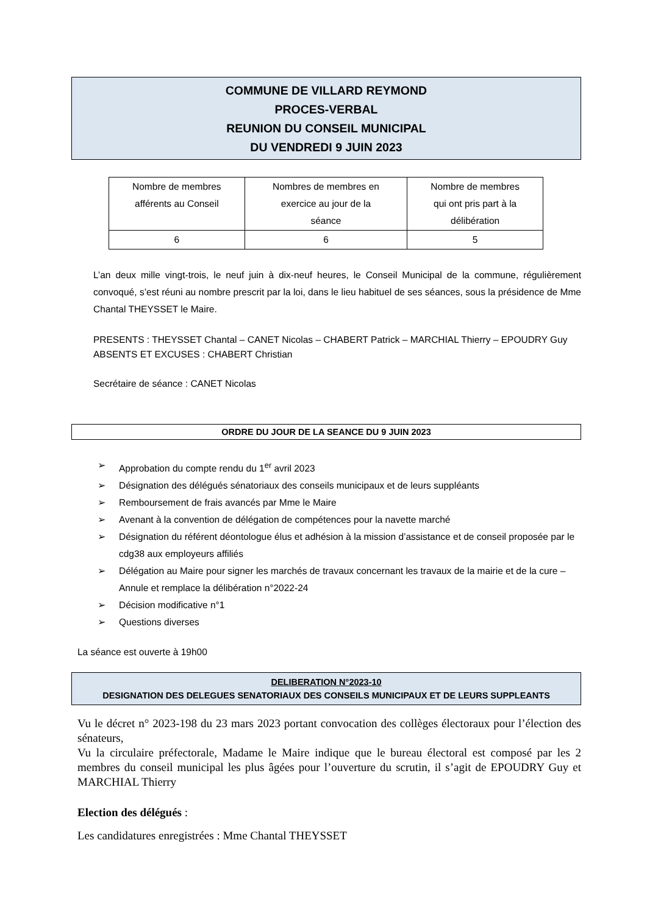COMMUNE DE VILLARD REYMOND
PROCES-VERBAL
REUNION DU CONSEIL MUNICIPAL
DU VENDREDI 9 JUIN 2023
| Nombre de membres afférents au Conseil | Nombres de membres en exercice au jour de la séance | Nombre de membres qui ont pris part à la délibération |
| 6 | 6 | 5 |
L’an deux mille vingt-trois, le neuf juin à dix-neuf heures, le Conseil Municipal de la commune, régulièrement convoqué, s’est réuni au nombre prescrit par la loi, dans le lieu habituel de ses séances, sous la présidence de Mme Chantal THEYSSET le Maire.
PRESENTS : THEYSSET Chantal – CANET Nicolas – CHABERT Patrick – MARCHIAL Thierry – EPOUDRY Guy
ABSENTS ET EXCUSES : CHABERT Christian
Secrétaire de séance : CANET Nicolas
ORDRE DU JOUR DE LA SEANCE DU 9 JUIN 2023
➢ Approbation du compte rendu du 1<sup>er</sup> avril 2023
➢ Désignation des délégués sénatoriaux des conseils municipaux et de leurs suppléants
➢ Remboursement de frais avancés par Mme le Maire
➢ Avenant à la convention de délégation de compétences pour la navette marché
➢ Désignation du référent déontologue élus et adhésion à la mission d’assistance et de conseil proposée par le cdg38 aux employeurs affiliés
➢ Délégation au Maire pour signer les marchés de travaux concernant les travaux de la mairie et de la cure – Annule et remplace la délibération n°2022-24
➢ Décision modificative n°1
➢ Questions diverses
La séance est ouverte à 19h00
DELIBERATION N°2023-10
DESIGNATION DES DELEGUES SENATORIAUX DES CONSEILS MUNICIPAUX ET DE LEURS SUPPLEANTS
Vu le décret n° 2023-198 du 23 mars 2023 portant convocation des collèges électoraux pour l’élection des sénateurs,
Vu la circulaire préfectorale, Madame le Maire indique que le bureau électoral est composé par les 2 membres du conseil municipal les plus âgées pour l’ouverture du scrutin, il s’agit de EPOUDRY Guy et MARCHIAL Thierry
Election des délégués :
Les candidatures enregistrées : Mme Chantal THEYSSET